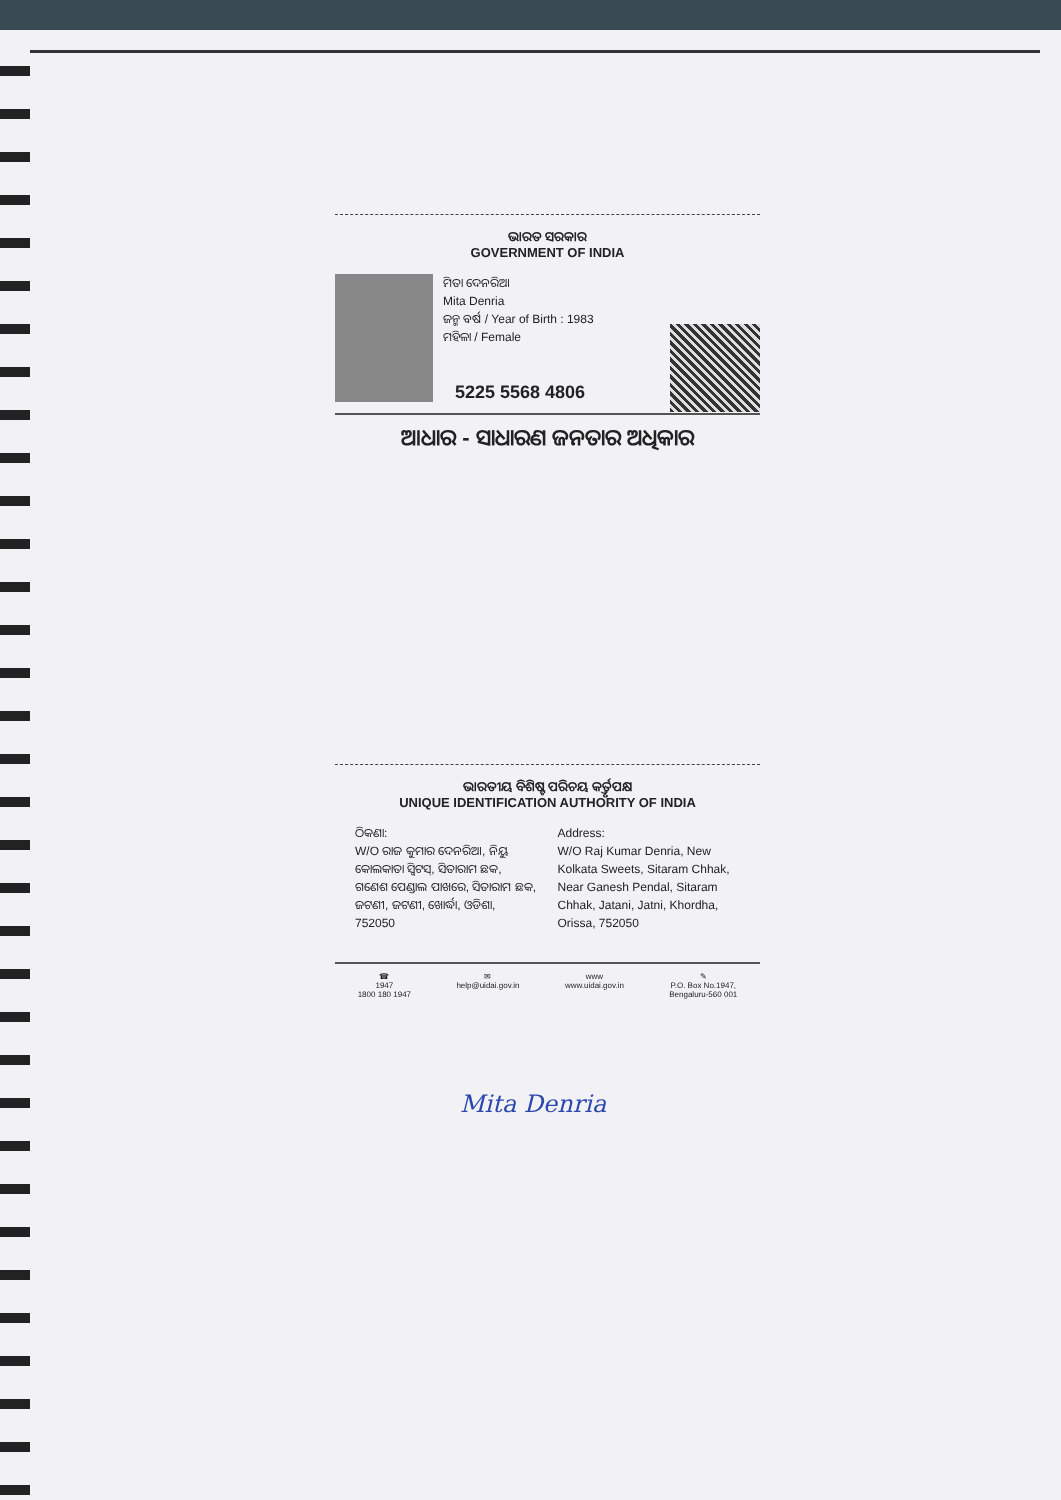ଭାରତ ସରକାର
GOVERNMENT OF INDIA
ମିତା ଦେନରିଆ
Mita Denria
ଜନ୍ମ ବର୍ଷ / Year of Birth : 1983
ମହିଳା / Female
5225 5568 4806
ଆଧାର - ସାଧାରଣ ଜନତାର ଅଧିକାର
ଭାରତୀୟ ବିଶିଷ୍ଟ ପରିଚୟ କର୍ତ୍ତୃପକ୍ଷ
UNIQUE IDENTIFICATION AUTHORITY OF INDIA
ଠିକଣା:
W/O ରାଜ କୁମାର ଦେନରିଆ, ନିୟୁ କୋଲକାତା ସ୍ୱିଟସ୍, ସିତାରାମ ଛକ, ଗଣେଶ ପେଣ୍ଡାଲ ପାଖରେ, ସିତାରାମ ଛକ, ଜଟଣୀ, ଜଟଣୀ, ଖୋର୍ଦ୍ଧା, ଓଡିଶା, 752050
Address:
W/O Raj Kumar Denria, New Kolkata Sweets, Sitaram Chhak, Near Ganesh Pendal, Sitaram Chhak, Jatani, Jatni, Khordha, Orissa, 752050
☎
1947
1800 180 1947
✉
help@uidai.gov.in
www
www.uidai.gov.in
✎
P.O. Box No.1947,
Bengaluru-560 001
Mita Denria